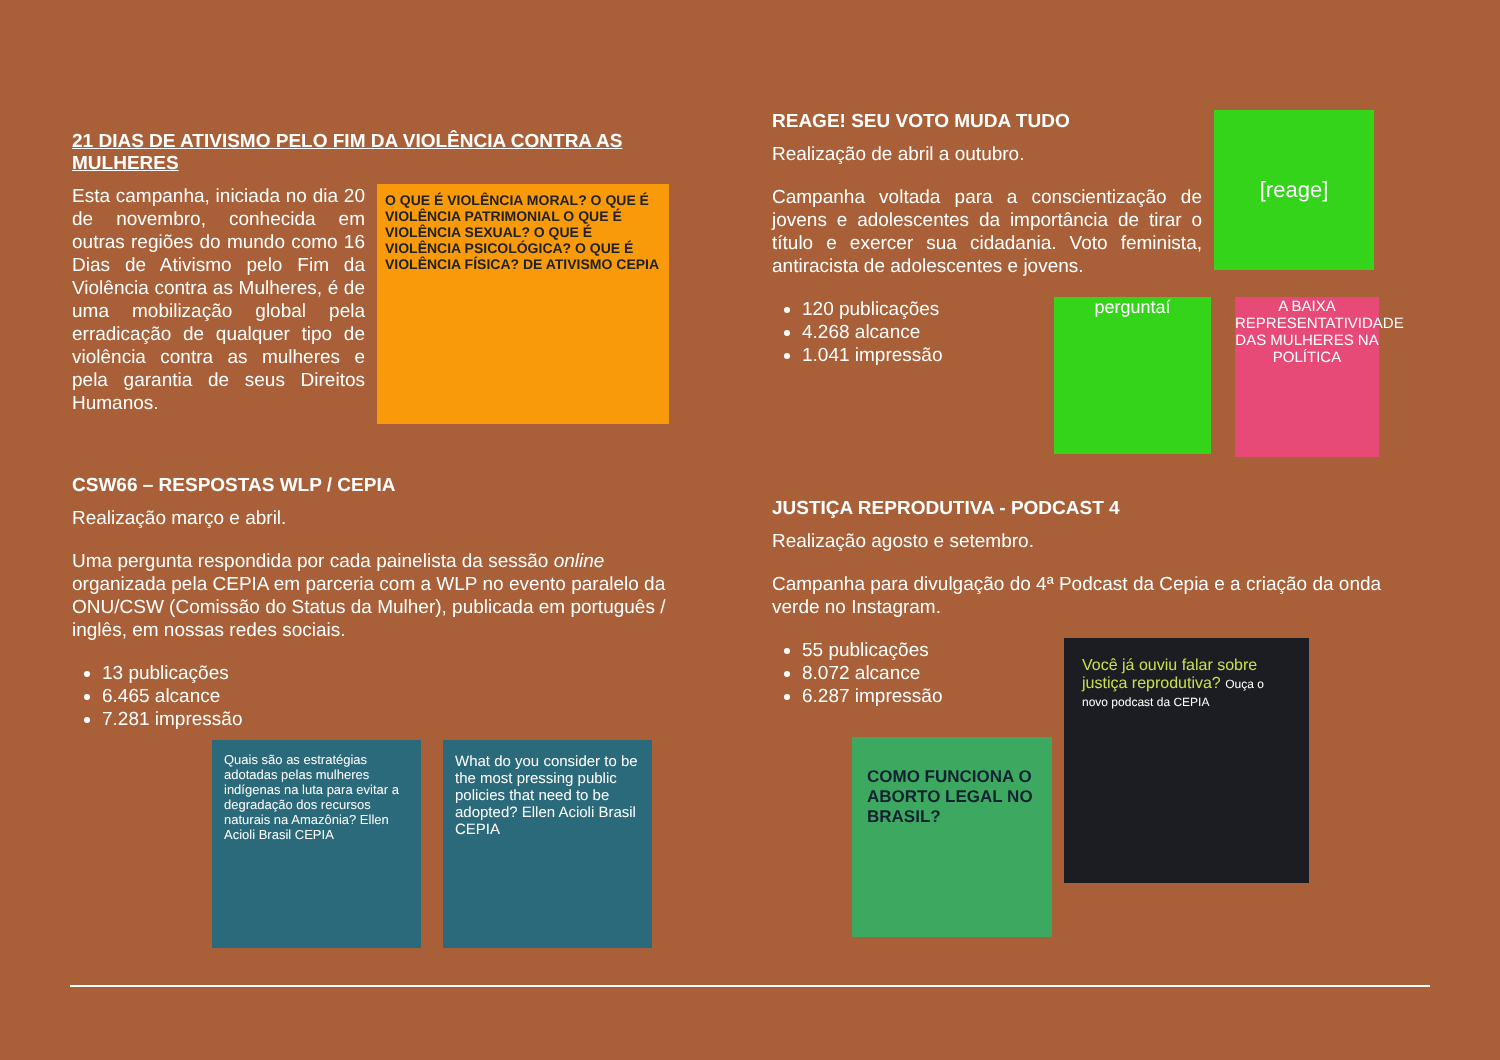21 DIAS DE ATIVISMO PELO FIM DA VIOLÊNCIA CONTRA AS MULHERES
Esta campanha, iniciada no dia 20 de novembro, conhecida em outras regiões do mundo como 16 Dias de Ativismo pelo Fim da Violência contra as Mulheres, é de uma mobilização global pela erradicação de qualquer tipo de violência contra as mulheres e pela garantia de seus Direitos Humanos.
O QUE É VIOLÊNCIA MORAL? O QUE É VIOLÊNCIA PATRIMONIAL O QUE É VIOLÊNCIA SEXUAL? O QUE É VIOLÊNCIA PSICOLÓGICA? O QUE É VIOLÊNCIA FÍSICA? DE ATIVISMO CEPIA
CSW66 – RESPOSTAS WLP / CEPIA
Realização março e abril.
Uma pergunta respondida por cada painelista da sessão online organizada pela CEPIA em parceria com a WLP no evento paralelo da ONU/CSW (Comissão do Status da Mulher), publicada em português / inglês, em nossas redes sociais.
13 publicações
6.465 alcance
7.281 impressão
Quais são as estratégias adotadas pelas mulheres indígenas na luta para evitar a degradação dos recursos naturais na Amazônia? Ellen Acioli Brasil CEPIA
What do you consider to be the most pressing public policies that need to be adopted? Ellen Acioli Brasil CEPIA
REAGE! SEU VOTO MUDA TUDO
Realização de abril a outubro.
Campanha voltada para a conscientização de jovens e adolescentes da importância de tirar o título e exercer sua cidadania. Voto feminista, antiracista de adolescentes e jovens.
[reage]
120 publicações
4.268 alcance
1.041 impressão
perguntaí
A BAIXA REPRESENTATIVIDADE DAS MULHERES NA POLÍTICA
JUSTIÇA REPRODUTIVA - PODCAST 4
Realização agosto e setembro.
Campanha para divulgação do 4ª Podcast da Cepia e a criação da onda verde no Instagram.
55 publicações
8.072 alcance
6.287 impressão
COMO FUNCIONA O ABORTO LEGAL NO BRASIL?
Você já ouviu falar sobre justiça reprodutiva? Ouça o novo podcast da CEPIA